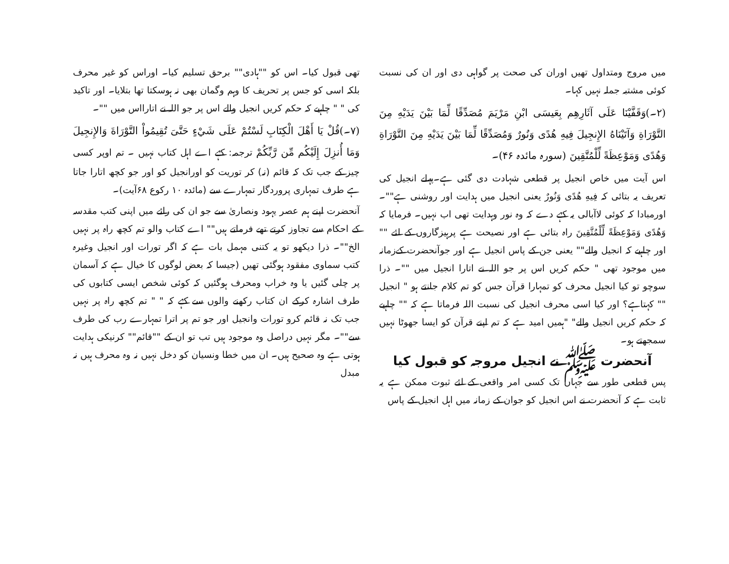میں مروج ومتداول تھیں اوران کی صحت پر گواہی دی اور ان کی نسبت کوئی مشتبہ جملہ نہیں کہا۔
(۲۔)وَقَفَّيْنَا عَلَى آثَارِهِم بِعَيسَى ابْنِ مَرْيَمَ مُصَدِّقًا لِّمَا بَيْنَ يَدَيْهِ مِنَ التَّوْرَاةِ وَآتَيْنَاهُ الإِنجِيلَ فِيهِ هُدًى وَنُورٌ وَمُصَدِّقًا لِّمَا بَيْنَ يَدَيْهِ مِنَ التَّوْرَاةِ وَهُدًى وَمَوْعِظَةً لِّلْمُتَّقِينَ (سورہ مائدہ ۴۶)۔
اس آیت میں خاص انجیل پر قطعی شہادت دی گئی ہے۔پہلے انجیل کی تعریف یہ بتائی کہ فِيهِ هُدًى وَنُورٌ یعنی انجیل میں ہدایت اور روشنی ہے""۔ اورمبادا کہ کوئی لاآبالی یہ کہے دے کہ وہ نور وہدایت تھی اب نہیں۔ فرمایا کہ وَهُدًى وَمَوْعِظَةً لِّلْمُتَّقِينَ راہ بتائی ہے اور نصیحت ہے پرہیزگاروں کے لئے "" اور چاہیے کہ انجیل والے"" یعنی جن کے پاس انجیل ہے اور جوآنحضرت کےزمانہ میں موجود تھی " حکم کریں اس پر جو اللہ نے اتارا انجیل میں ""۔ ذرا سوچو تو کیا انجیل محرف کو تمہارا قرآن جس کو تم کلام جانتے ہو " انجیل "" کہتاہے؟ اور کیا اسی محرف انجیل کی نسبت اللہ فرماتا ہے کہ "" چاہیے کہ حکم کریں انجیل والے" "ہمیں امید ہے کہ تم اپنے قرآن کو ایسا جھوٹا نہیں سمجھتے ہو۔
آنحضرت ﷺ نے انجیل مروجہ کو قبول کیا
پس قطعی طور سے جہاں تک کسی امر واقعی کے لئے ثبوت ممکن ہے یہ ثابت ہے کہ آنحضرت نے اس انجیل کو جوان کے زمانہ میں اہل انجیل کے پاس
تھی قبول کیا۔ اس کو ""ہادی"" برحق تسلیم کیا۔ اوراس کو غیر محرف بلکہ اسی کو جس پر تحریف کا وہم وگمان بھی نہ ہوسکتا تھا بتلایا۔ اور تاکید کی " " چاہیے کہ حکم کریں انجیل والے اس پر جو اللہ نے اتارااس میں ""۔
(۷۔)قُلْ يَا أَهْلَ الْكِتَابِ لَسْتُمْ عَلَى شَيْءٍ حَتَّىَ تُقِيمُواْ التَّوْرَاةَ وَالإِنجِيلَ وَمَا أُنزِلَ إِلَيْكُم مِّن رَّبِّكُمْ ترجمہ: کہے اے اہل کتاب نہیں ۔ تم اوپر کسی چیز کے جب تک کہ قائم (نہ) کر توریت کو اورانجیل کو اور جو کچھ اتارا جاتا ہے طرف تمہاری پروردگار تمہارے سے (مائدہ ۱۰ رکوع ۶۸آیت)۔
آنحضرت اپنے ہم عصر یہود ونصاریٰ سے جو ان کی رائے میں اپنی کتب مقدسہ کے احکام سے تجاوز کرتے تھے فرماتے ہیں"" اے کتاب والو تم کچھ راہ پر نہیں الخ""۔ ذرا دیکھو تو یہ کتنی مہمل بات ہے کہ اگر تورات اور انجیل وغیرہ کتب سماوی مفقود ہوگئی تھیں (جیسا کہ بعض لوگوں کا خیال ہے کہ آسمان پر چلی گئیں یا وہ خراب ومحرف ہوگئیں کہ کوئی شخص ایسی کتابوں کی طرف اشارہ کرکے ان کتاب رکھنے والوں سے کہے کہ " " تم کچھ راہ پر نہیں جب تک نہ قائم کرو تورات وانجیل اور جو تم پر اترا تمہارے رب کی طرف سے""۔ مگر نہیں دراصل وہ موجود ہیں تب تو ان کے ""قائم"" کرنیکی ہدایت ہوتی ہے وہ صحیح ہیں۔ ان میں خطا ونسیان کو دخل نہیں نہ وہ محرف ہیں نہ مبدل